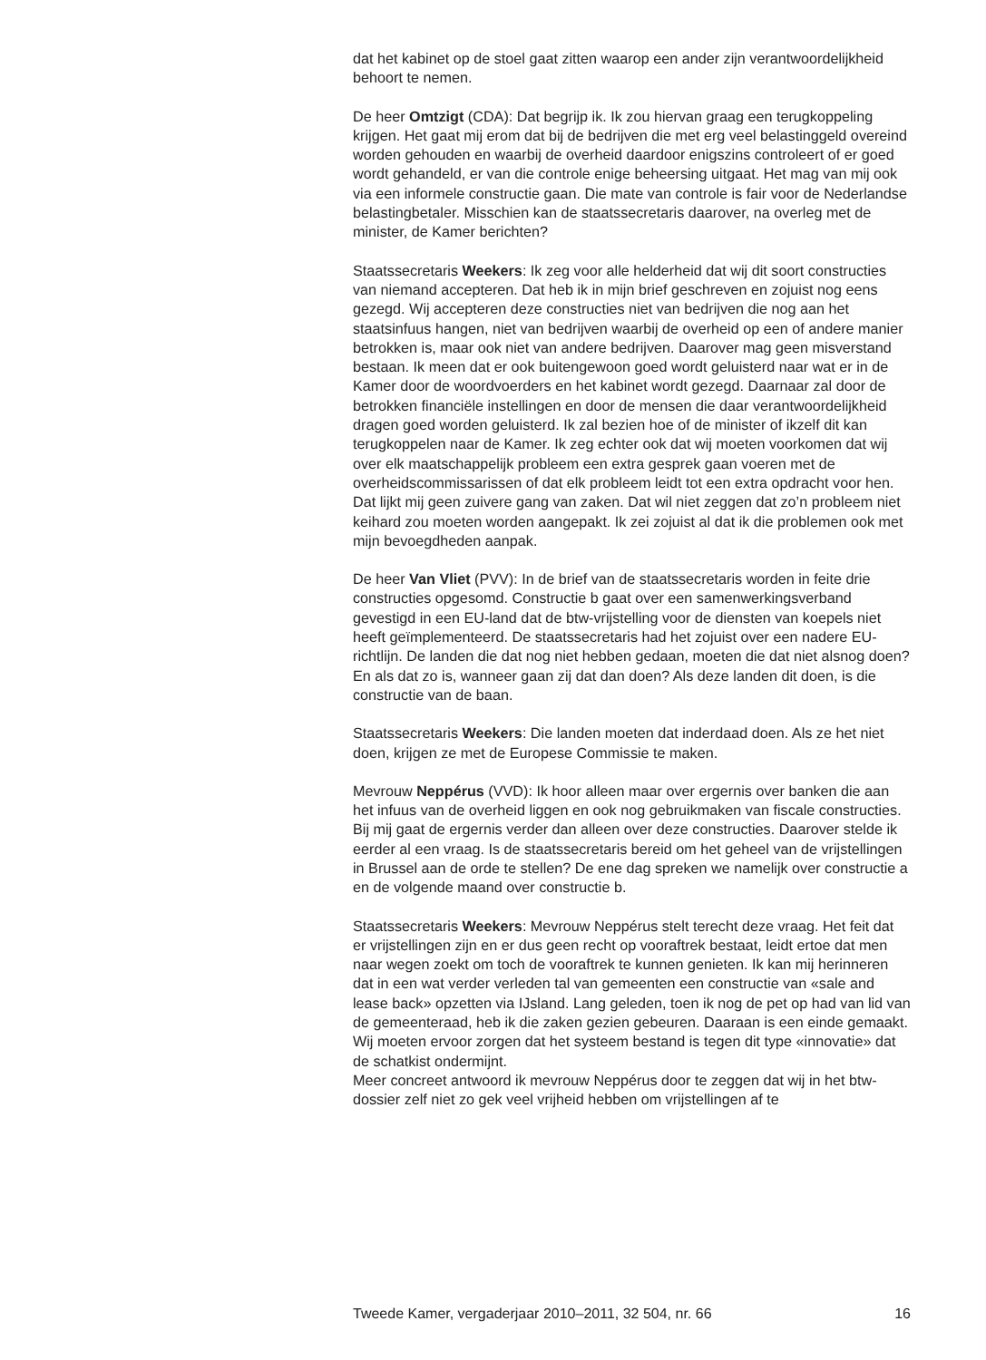dat het kabinet op de stoel gaat zitten waarop een ander zijn verantwoordelijkheid behoort te nemen.
De heer Omtzigt (CDA): Dat begrijp ik. Ik zou hiervan graag een terugkoppeling krijgen. Het gaat mij erom dat bij de bedrijven die met erg veel belastinggeld overeind worden gehouden en waarbij de overheid daardoor enigszins controleert of er goed wordt gehandeld, er van die controle enige beheersing uitgaat. Het mag van mij ook via een informele constructie gaan. Die mate van controle is fair voor de Nederlandse belastingbetaler. Misschien kan de staatssecretaris daarover, na overleg met de minister, de Kamer berichten?
Staatssecretaris Weekers: Ik zeg voor alle helderheid dat wij dit soort constructies van niemand accepteren. Dat heb ik in mijn brief geschreven en zojuist nog eens gezegd. Wij accepteren deze constructies niet van bedrijven die nog aan het staatsinfuus hangen, niet van bedrijven waarbij de overheid op een of andere manier betrokken is, maar ook niet van andere bedrijven. Daarover mag geen misverstand bestaan. Ik meen dat er ook buitengewoon goed wordt geluisterd naar wat er in de Kamer door de woordvoerders en het kabinet wordt gezegd. Daarnaar zal door de betrokken financiële instellingen en door de mensen die daar verantwoordelijkheid dragen goed worden geluisterd. Ik zal bezien hoe of de minister of ikzelf dit kan terugkoppelen naar de Kamer. Ik zeg echter ook dat wij moeten voorkomen dat wij over elk maatschappelijk probleem een extra gesprek gaan voeren met de overheidscommissarissen of dat elk probleem leidt tot een extra opdracht voor hen. Dat lijkt mij geen zuivere gang van zaken. Dat wil niet zeggen dat zo’n probleem niet keihard zou moeten worden aangepakt. Ik zei zojuist al dat ik die problemen ook met mijn bevoegdheden aanpak.
De heer Van Vliet (PVV): In de brief van de staatssecretaris worden in feite drie constructies opgesomd. Constructie b gaat over een samenwerkingsverband gevestigd in een EU-land dat de btw-vrijstelling voor de diensten van koepels niet heeft geïmplementeerd. De staatssecretaris had het zojuist over een nadere EU-richtlijn. De landen die dat nog niet hebben gedaan, moeten die dat niet alsnog doen? En als dat zo is, wanneer gaan zij dat dan doen? Als deze landen dit doen, is die constructie van de baan.
Staatssecretaris Weekers: Die landen moeten dat inderdaad doen. Als ze het niet doen, krijgen ze met de Europese Commissie te maken.
Mevrouw Neppérus (VVD): Ik hoor alleen maar over ergernis over banken die aan het infuus van de overheid liggen en ook nog gebruikmaken van fiscale constructies. Bij mij gaat de ergernis verder dan alleen over deze constructies. Daarover stelde ik eerder al een vraag. Is de staatssecretaris bereid om het geheel van de vrijstellingen in Brussel aan de orde te stellen? De ene dag spreken we namelijk over constructie a en de volgende maand over constructie b.
Staatssecretaris Weekers: Mevrouw Neppérus stelt terecht deze vraag. Het feit dat er vrijstellingen zijn en er dus geen recht op vooraftrek bestaat, leidt ertoe dat men naar wegen zoekt om toch de vooraftrek te kunnen genieten. Ik kan mij herinneren dat in een wat verder verleden tal van gemeenten een constructie van «sale and lease back» opzetten via IJsland. Lang geleden, toen ik nog de pet op had van lid van de gemeenteraad, heb ik die zaken gezien gebeuren. Daaraan is een einde gemaakt. Wij moeten ervoor zorgen dat het systeem bestand is tegen dit type «innovatie» dat de schatkist ondermijnt.
Meer concreet antwoord ik mevrouw Neppérus door te zeggen dat wij in het btw-dossier zelf niet zo gek veel vrijheid hebben om vrijstellingen af te
Tweede Kamer, vergaderjaar 2010–2011, 32 504, nr. 66 16